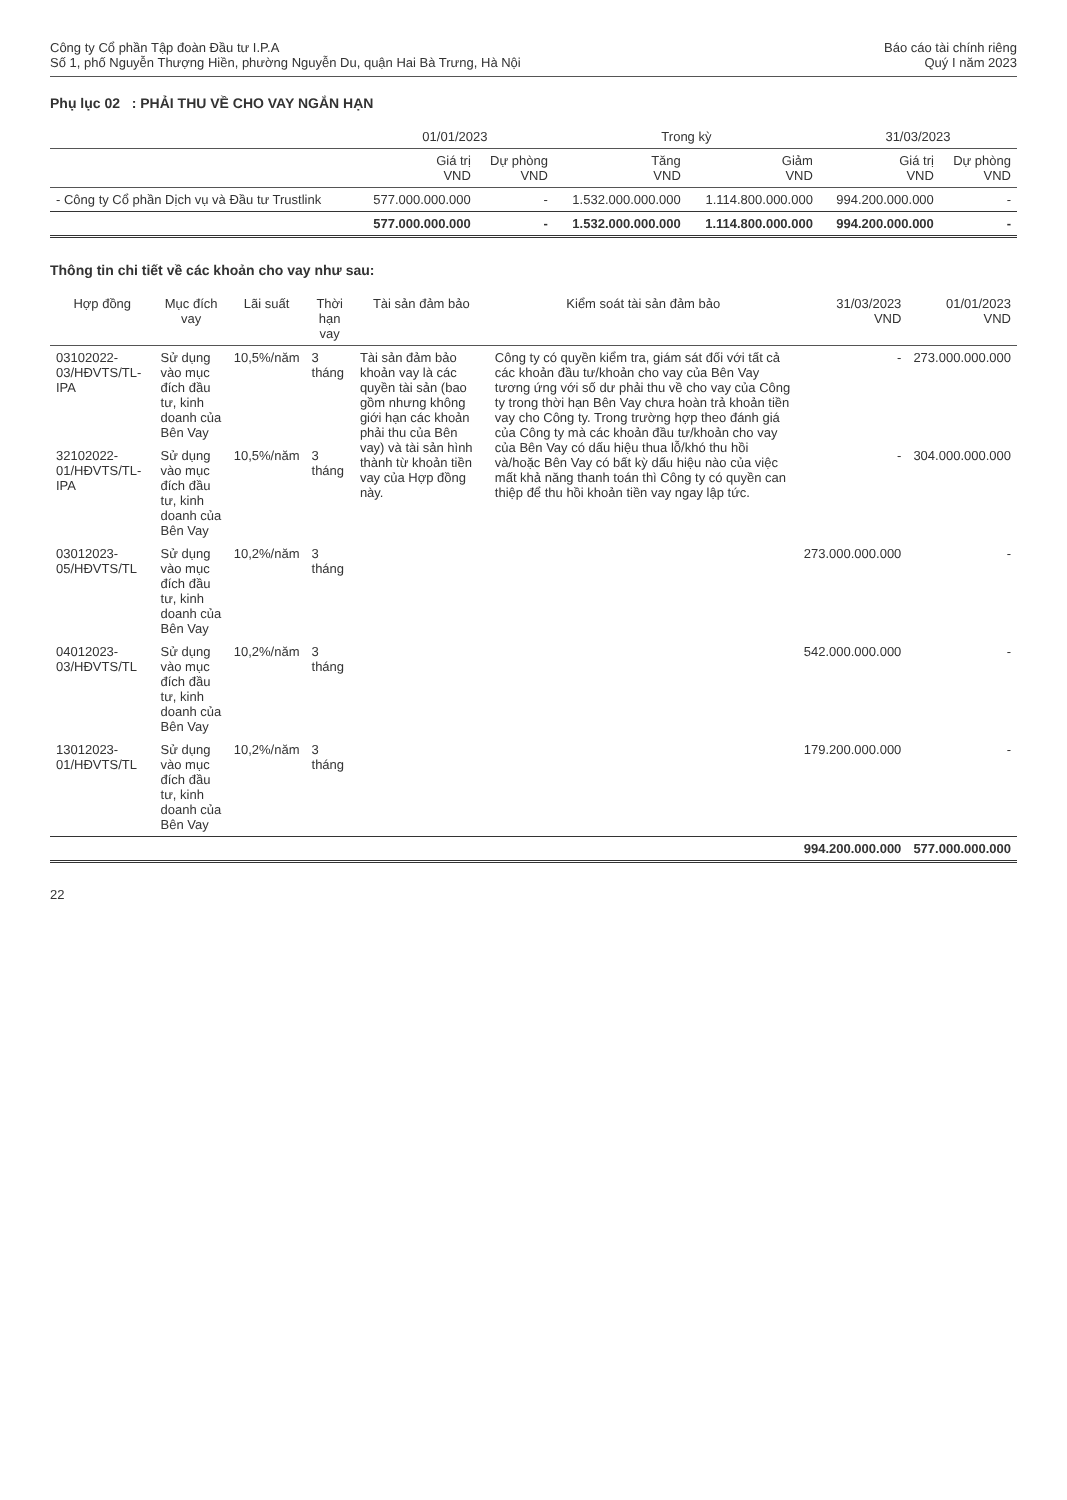Công ty Cổ phần Tập đoàn Đầu tư I.P.A
Số 1, phố Nguyễn Thượng Hiền, phường Nguyễn Du, quận Hai Bà Trưng, Hà Nội
Báo cáo tài chính riêng
Quý I năm 2023
Phụ lục 02 : PHẢI THU VỀ CHO VAY NGẮN HẠN
| | 01/01/2023 | | Trong kỳ | | 31/03/2023 | |
| --- | --- | --- | --- | --- | --- | --- |
| | Giá trị VND | Dự phòng VND | Tăng VND | Giảm VND | Giá trị VND | Dự phòng VND |
| - Công ty Cổ phần Dịch vụ và Đầu tư Trustlink | 577.000.000.000 | - | 1.532.000.000.000 | 1.114.800.000.000 | 994.200.000.000 | - |
| | 577.000.000.000 | - | 1.532.000.000.000 | 1.114.800.000.000 | 994.200.000.000 | - |
Thông tin chi tiết về các khoản cho vay như sau:
| Hợp đồng | Mục đích vay | Lãi suất | Thời hạn vay | Tài sản đảm bảo | Kiểm soát tài sản đảm bảo | 31/03/2023 VND | 01/01/2023 VND |
| --- | --- | --- | --- | --- | --- | --- | --- |
| 03102022-03/HĐVTS/TL-IPA | Sử dụng vào mục đích đầu tư, kinh doanh của Bên Vay | 10,5%/năm | 3 tháng | Tài sản đảm bảo khoản vay là các quyền tài sản (bao gồm nhưng không giới hạn các khoản phải thu của Bên vay) và tài sản hình thành từ khoản tiền vay của Hợp đồng này. | Công ty có quyền kiểm tra, giám sát đối với tất cả các khoản đầu tư/khoản cho vay của Bên Vay tương ứng với số dư phải thu về cho vay của Công ty trong thời hạn Bên Vay chưa hoàn trả khoản tiền vay cho Công ty. Trong trường hợp theo đánh giá của Công ty mà các khoản đầu tư/khoản cho vay của Bên Vay có dấu hiệu thua lỗ/khó thu hồi và/hoặc Bên Vay có bất kỳ dấu hiệu nào của việc mất khả năng thanh toán thì Công ty có quyền can thiệp để thu hồi khoản tiền vay ngay lập tức. | - | 273.000.000.000 |
| 32102022-01/HĐVTS/TL-IPA | Sử dụng vào mục đích đầu tư, kinh doanh của Bên Vay | 10,5%/năm | 3 tháng | | | - | 304.000.000.000 |
| 03012023-05/HĐVTS/TL | Sử dụng vào mục đích đầu tư, kinh doanh của Bên Vay | 10,2%/năm | 3 tháng | | | 273.000.000.000 | - |
| 04012023-03/HĐVTS/TL | Sử dụng vào mục đích đầu tư, kinh doanh của Bên Vay | 10,2%/năm | 3 tháng | | | 542.000.000.000 | - |
| 13012023-01/HĐVTS/TL | Sử dụng vào mục đích đầu tư, kinh doanh của Bên Vay | 10,2%/năm | 3 tháng | | | 179.200.000.000 | - |
| | | | | | | 994.200.000.000 | 577.000.000.000 |
22